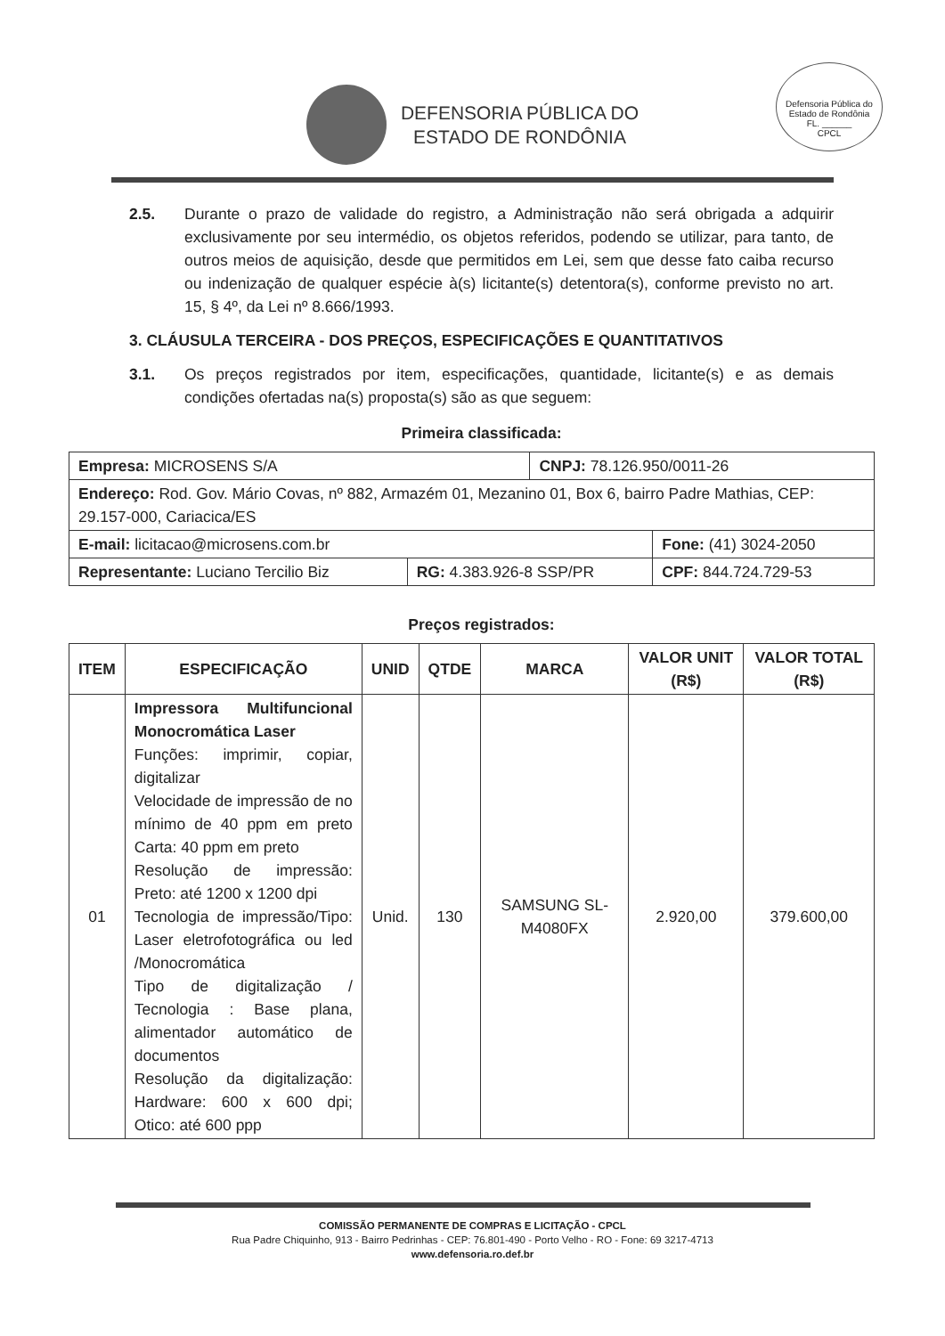DEFENSORIA PÚBLICA DO
ESTADO DE RONDÔNIA
Defensoria Pública do Estado de Rondônia
FL. ______
CPCL
2.5. Durante o prazo de validade do registro, a Administração não será obrigada a adquirir exclusivamente por seu intermédio, os objetos referidos, podendo se utilizar, para tanto, de outros meios de aquisição, desde que permitidos em Lei, sem que desse fato caiba recurso ou indenização de qualquer espécie à(s) licitante(s) detentora(s), conforme previsto no art. 15, § 4º, da Lei nº 8.666/1993.
3. CLÁUSULA TERCEIRA - DOS PREÇOS, ESPECIFICAÇÕES E QUANTITATIVOS
3.1. Os preços registrados por item, especificações, quantidade, licitante(s) e as demais condições ofertadas na(s) proposta(s) são as que seguem:
Primeira classificada:
| Empresa: MICROSENS S/A | | CNPJ: 78.126.950/0011-26 | |
| Endereço: Rod. Gov. Mário Covas, nº 882, Armazém 01, Mezanino 01, Box 6, bairro Padre Mathias, CEP: 29.157-000, Cariacica/ES | | | |
| E-mail: licitacao@microsens.com.br | | | Fone: (41) 3024-2050 |
| Representante: Luciano Tercilio Biz | RG: 4.383.926-8 SSP/PR | | CPF: 844.724.729-53 |
Preços registrados:
| ITEM | ESPECIFICAÇÃO | UNID | QTDE | MARCA | VALOR UNIT (R$) | VALOR TOTAL (R$) |
| --- | --- | --- | --- | --- | --- | --- |
| 01 | Impressora Multifuncional Monocromática Laser Funções: imprimir, copiar, digitalizar Velocidade de impressão de no mínimo de 40 ppm em preto Carta: 40 ppm em preto Resolução de impressão: Preto: até 1200 x 1200 dpi Tecnologia de impressão/Tipo: Laser eletrofotográfica ou led /Monocromática Tipo de digitalização / Tecnologia : Base plana, alimentador automático de documentos Resolução da digitalização: Hardware: 600 x 600 dpi; Otico: até 600 ppp | Unid. | 130 | SAMSUNG SL-M4080FX | 2.920,00 | 379.600,00 |
COMISSÃO PERMANENTE DE COMPRAS E LICITAÇÃO - CPCL
Rua Padre Chiquinho, 913 - Bairro Pedrinhas - CEP: 76.801-490 - Porto Velho - RO - Fone: 69 3217-4713
www.defensoria.ro.def.br